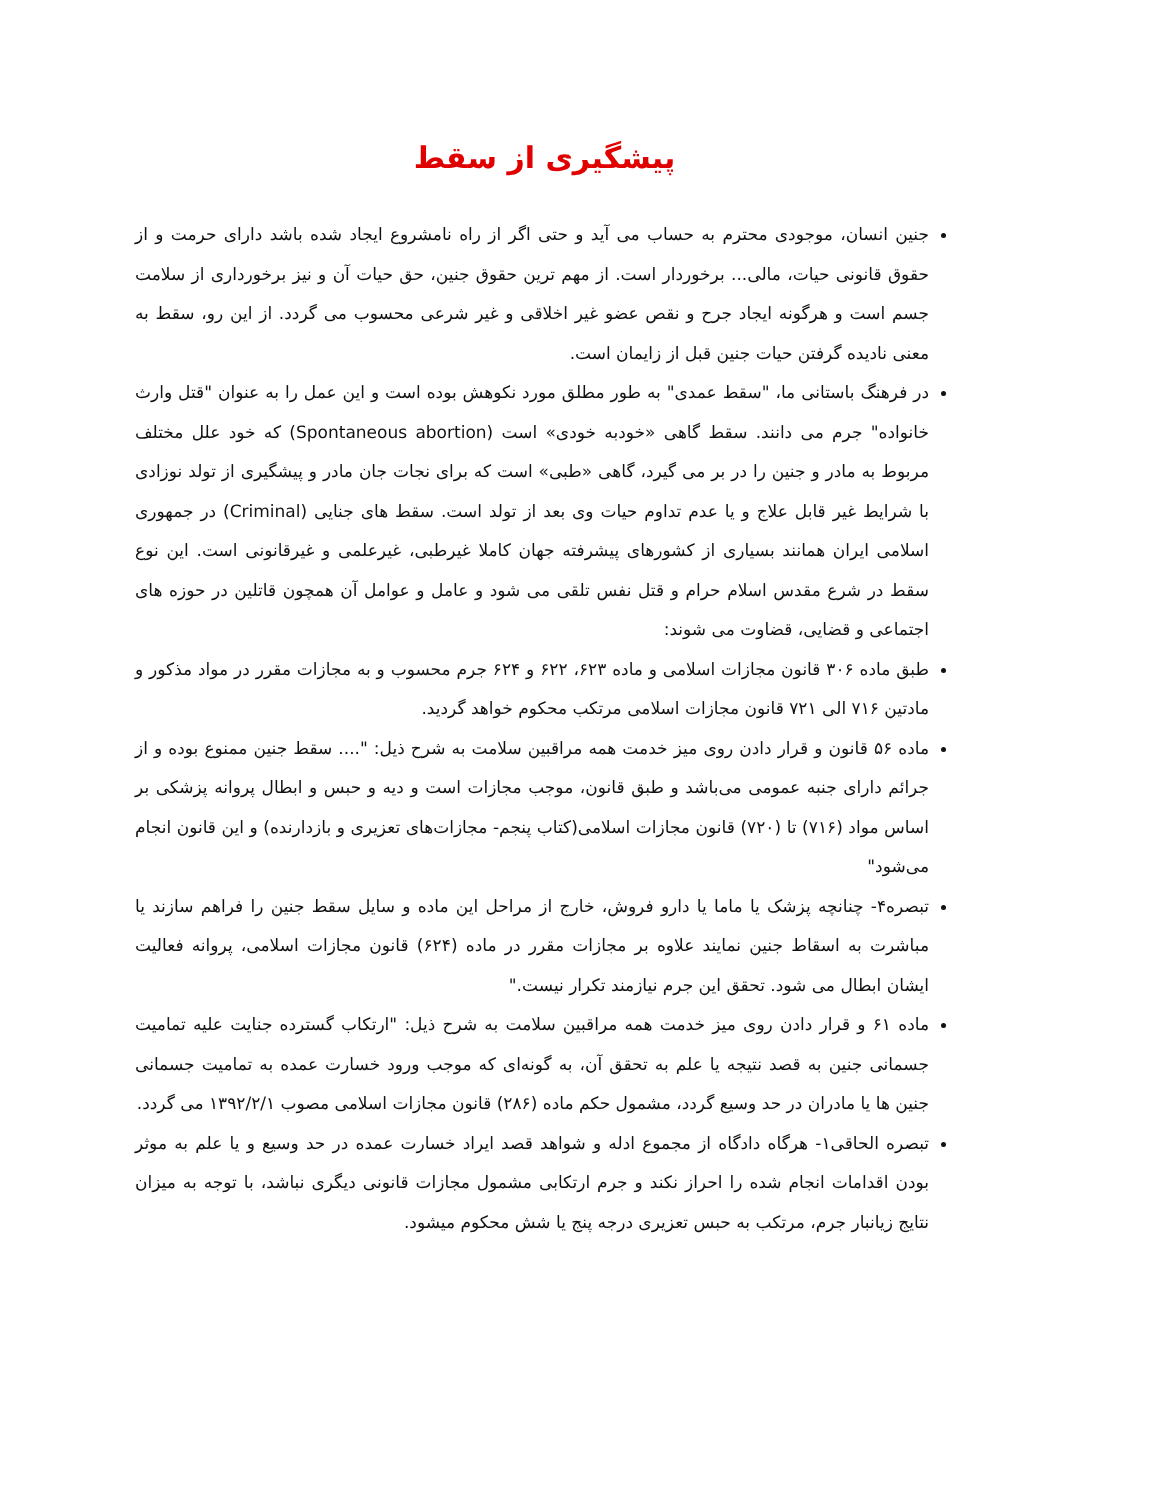پیشگیری از سقط
جنین انسان، موجودی محترم به حساب می آید و حتی اگر از راه نامشروع ایجاد شده باشد دارای حرمت و از حقوق قانونی حیات، مالی... برخوردار است. از مهم ترین حقوق جنین، حق حیات آن و نیز برخورداری از سلامت جسم است و هرگونه ایجاد جرح و نقص عضو غیر اخلاقی و غیر شرعی محسوب می گردد. از این رو، سقط به معنی نادیده گرفتن حیات جنین قبل از زایمان است.
در فرهنگ باستانی ما، "سقط عمدی" به طور مطلق مورد نکوهش بوده است و این عمل را به عنوان "قتل وارث خانواده" جرم می دانند. سقط گاهی «خودبه خودی» است (Spontaneous abortion) که خود علل مختلف مربوط به مادر و جنین را در بر می گیرد، گاهی «طبی» است که برای نجات جان مادر و پیشگیری از تولد نوزادی با شرایط غیر قابل علاج و یا عدم تداوم حیات وی بعد از تولد است. سقط های جنایی (Criminal) در جمهوری اسلامی ایران همانند بسیاری از کشورهای پیشرفته جهان کاملا غیرطبی، غیرعلمی و غیرقانونی است. این نوع سقط در شرع مقدس اسلام حرام و قتل نفس تلقی می شود و عامل و عوامل آن همچون قاتلین در حوزه های اجتماعی و قضایی، قضاوت می شوند:
طبق ماده ۳۰۶ قانون مجازات اسلامی و ماده ۶۲۳، ۶۲۲ و ۶۲۴ جرم محسوب و به مجازات مقرر در مواد مذکور و مادتین ۷۱۶ الی ۷۲۱ قانون مجازات اسلامی مرتکب محکوم خواهد گردید.
ماده ۵۶ قانون و قرار دادن روی میز خدمت همه مراقبین سلامت به شرح ذیل: ".... سقط جنین ممنوع بوده و از جرائم دارای جنبه عمومی می‌باشد و طبق قانون، موجب مجازات است و دیه و حبس و ابطال پروانه پزشکی بر اساس مواد (۷۱۶) تا (۷۲۰) قانون مجازات اسلامی(کتاب پنجم- مجازات‌های تعزیری و بازدارنده) و این قانون انجام می‌شود"
تبصره۴- چنانچه پزشک یا ماما یا دارو فروش، خارج از مراحل این ماده و سایل سقط جنین را فراهم سازند یا مباشرت به اسقاط جنین نمایند علاوه بر مجازات مقرر در ماده (۶۲۴) قانون مجازات اسلامی، پروانه فعالیت ایشان ابطال می شود. تحقق این جرم نیازمند تکرار نیست."
ماده ۶۱ و قرار دادن روی میز خدمت همه مراقبین سلامت به شرح ذیل: "ارتکاب گسترده جنایت علیه تمامیت جسمانی جنین به قصد نتیجه یا علم به تحقق آن، به گونه‌ای که موجب ورود خسارت عمده به تمامیت جسمانی جنین ها یا مادران در حد وسیع گردد، مشمول حکم ماده (۲۸۶) قانون مجازات اسلامی مصوب ۱۳۹۲/۲/۱ می گردد.
تبصره الحاقی۱- هرگاه دادگاه از مجموع ادله و شواهد قصد ایراد خسارت عمده در حد وسیع و یا علم به موثر بودن اقدامات انجام شده را احراز نکند و جرم ارتکابی مشمول مجازات قانونی دیگری نباشد، با توجه به میزان نتایج زیانبار جرم، مرتکب به حبس تعزیری درجه پنج یا شش محکوم میشود.